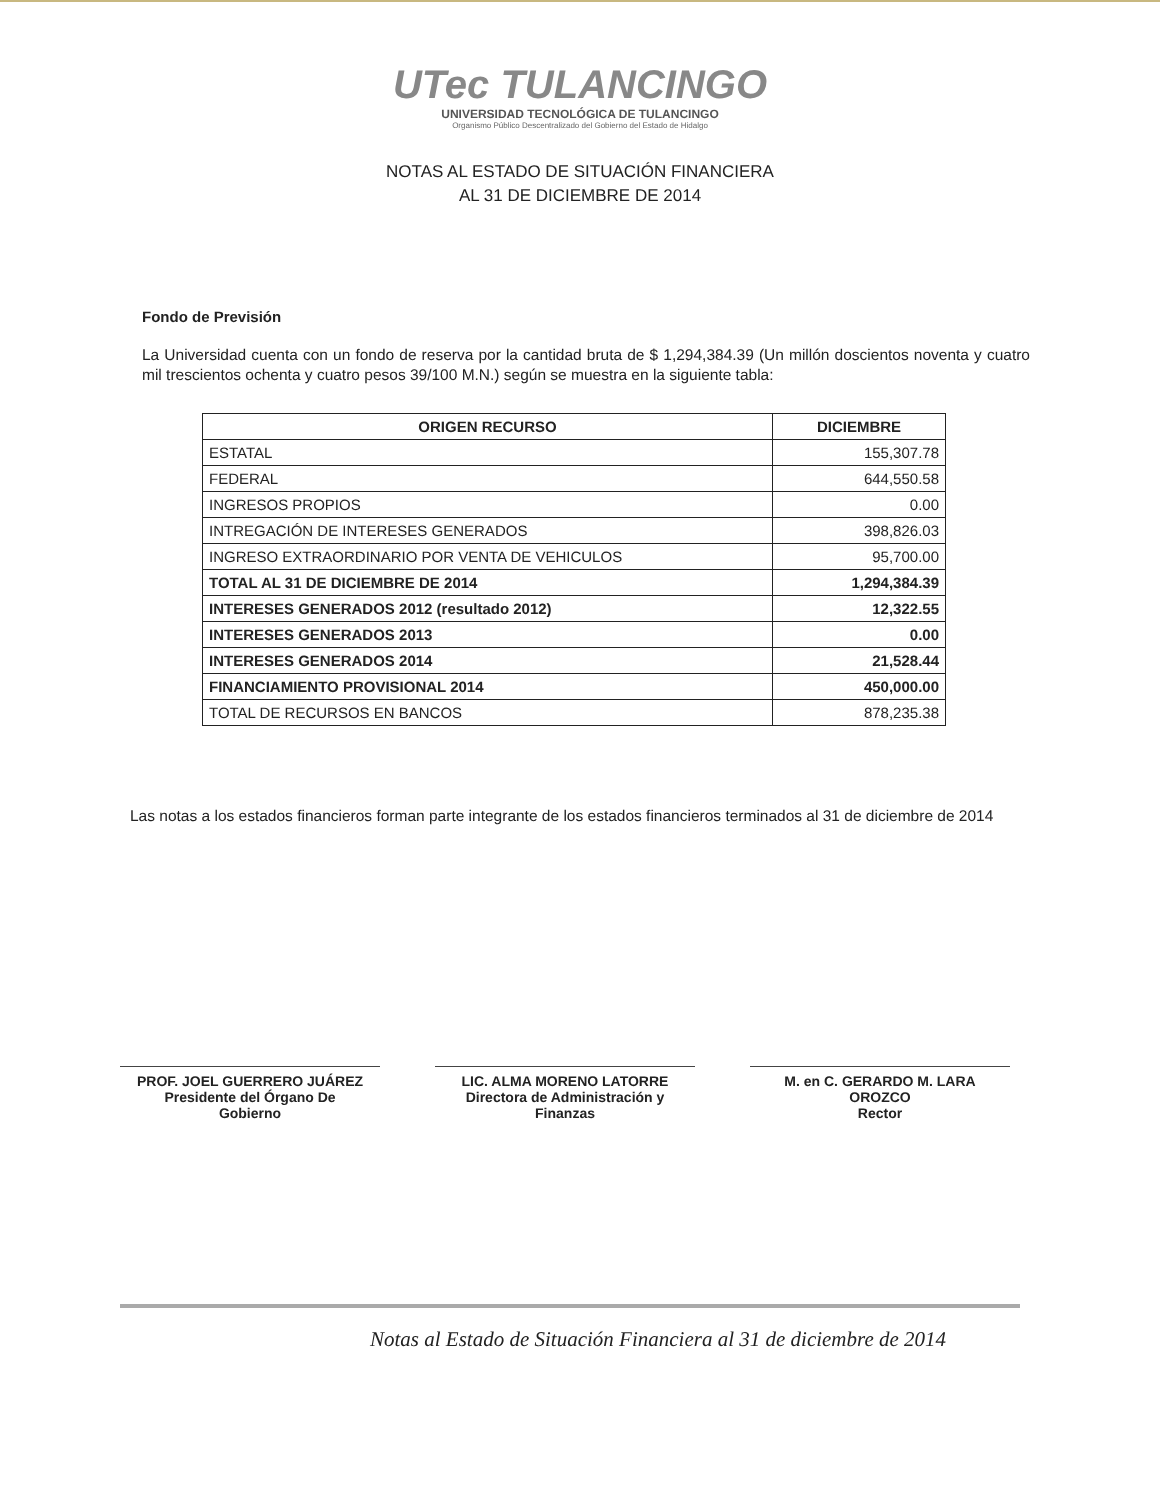UTec TULANCINGO
UNIVERSIDAD TECNOLÓGICA DE TULANCINGO
Organismo Público Descentralizado del Gobierno del Estado de Hidalgo
NOTAS AL ESTADO DE SITUACIÓN FINANCIERA
AL 31 DE DICIEMBRE DE 2014
Fondo de Previsión
La Universidad cuenta con un fondo de reserva por la cantidad bruta de $ 1,294,384.39 (Un millón doscientos noventa y cuatro mil trescientos ochenta y cuatro pesos 39/100 M.N.) según se muestra en la siguiente tabla:
| ORIGEN RECURSO | DICIEMBRE |
| --- | --- |
| ESTATAL | 155,307.78 |
| FEDERAL | 644,550.58 |
| INGRESOS PROPIOS | 0.00 |
| INTREGACIÓN DE INTERESES GENERADOS | 398,826.03 |
| INGRESO EXTRAORDINARIO POR VENTA DE VEHICULOS | 95,700.00 |
| TOTAL AL 31 DE DICIEMBRE DE 2014 | 1,294,384.39 |
| INTERESES GENERADOS 2012 (resultado 2012) | 12,322.55 |
| INTERESES GENERADOS 2013 | 0.00 |
| INTERESES GENERADOS 2014 | 21,528.44 |
| FINANCIAMIENTO PROVISIONAL 2014 | 450,000.00 |
| TOTAL DE RECURSOS EN BANCOS | 878,235.38 |
Las notas a los estados financieros forman parte integrante de los estados financieros terminados al 31 de diciembre de 2014
PROF. JOEL GUERRERO JUÁREZ
Presidente del Órgano De
Gobierno
LIC. ALMA MORENO LATORRE
Directora de Administración y
Finanzas
M. en C. GERARDO M. LARA
OROZCO
Rector
Notas al Estado de Situación Financiera al 31 de diciembre de 2014